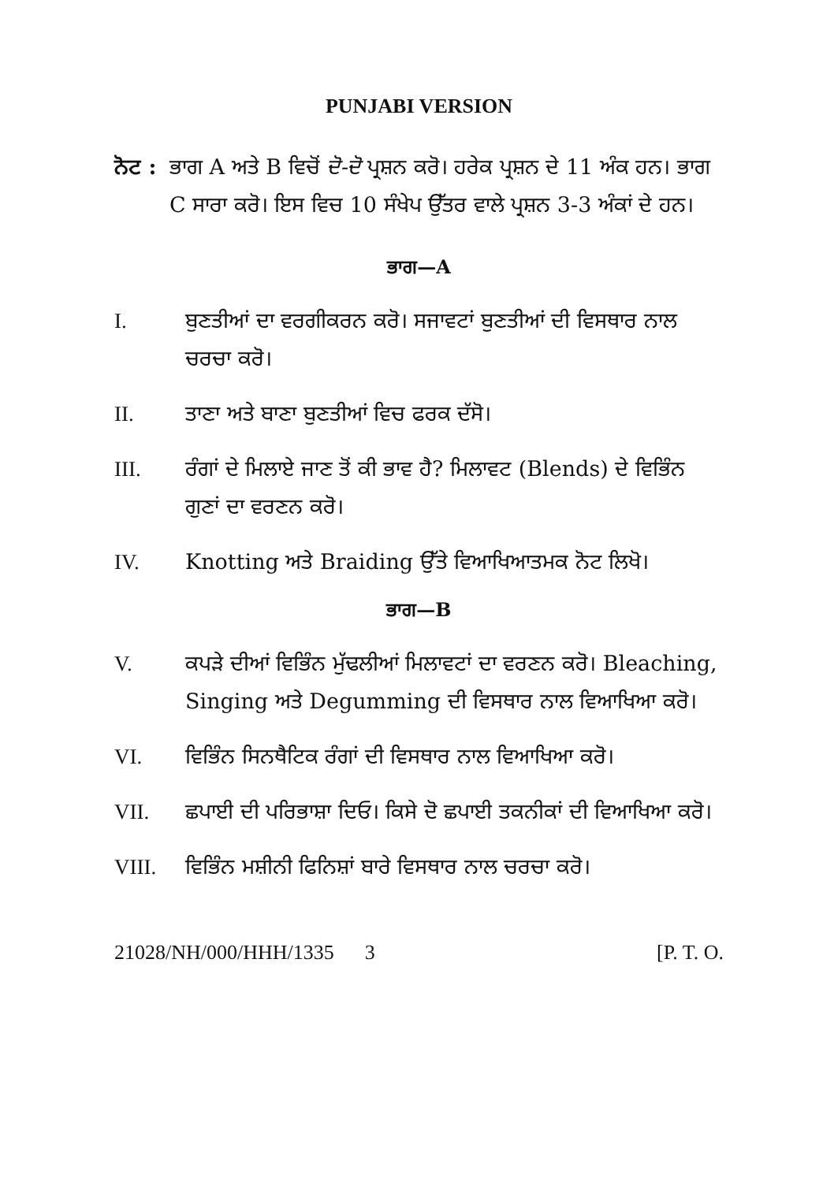PUNJABI VERSION
ਨੋਟ :
ਭਾਗ A ਅਤੇ B ਵਿਚੋਂ ਦੋ-ਦੋ ਪ੍ਰਸ਼ਨ ਕਰੋ। ਹਰੇਕ ਪ੍ਰਸ਼ਨ ਦੇ 11 ਅੰਕ ਹਨ। ਭਾਗ C ਸਾਰਾ ਕਰੋ। ਇਸ ਵਿਚ 10 ਸੰਖੇਪ ਉੱਤਰ ਵਾਲੇ ਪ੍ਰਸ਼ਨ 3-3 ਅੰਕਾਂ ਦੇ ਹਨ।
ਭਾਗ—A
I. ਬੁਣਤੀਆਂ ਦਾ ਵਰਗੀਕਰਨ ਕਰੋ। ਸਜਾਵਟਾਂ ਬੁਣਤੀਆਂ ਦੀ ਵਿਸਥਾਰ ਨਾਲ ਚਰਚਾ ਕਰੋ।
II. ਤਾਣਾ ਅਤੇ ਬਾਣਾ ਬੁਣਤੀਆਂ ਵਿਚ ਫਰਕ ਦੱਸੋ।
III. ਰੰਗਾਂ ਦੇ ਮਿਲਾਏ ਜਾਣ ਤੋਂ ਕੀ ਭਾਵ ਹੈ? ਮਿਲਾਵਟ (Blends) ਦੇ ਵਿਭਿੰਨ ਗੁਣਾਂ ਦਾ ਵਰਣਨ ਕਰੋ।
IV. Knotting ਅਤੇ Braiding ਉੱਤੇ ਵਿਆਖਿਆਤਮਕ ਨੋਟ ਲਿਖੋ।
ਭਾਗ—B
V. ਕਪੜੇ ਦੀਆਂ ਵਿਭਿੰਨ ਮੁੱਢਲੀਆਂ ਮਿਲਾਵਟਾਂ ਦਾ ਵਰਣਨ ਕਰੋ। Bleaching, Singing ਅਤੇ Degumming ਦੀ ਵਿਸਥਾਰ ਨਾਲ ਵਿਆਖਿਆ ਕਰੋ।
VI. ਵਿਭਿੰਨ ਸਿਨਥੈਟਿਕ ਰੰਗਾਂ ਦੀ ਵਿਸਥਾਰ ਨਾਲ ਵਿਆਖਿਆ ਕਰੋ।
VII. ਛਪਾਈ ਦੀ ਪਰਿਭਾਸ਼ਾ ਦਿਓ। ਕਿਸੇ ਦੋ ਛਪਾਈ ਤਕਨੀਕਾਂ ਦੀ ਵਿਆਖਿਆ ਕਰੋ।
VIII. ਵਿਭਿੰਨ ਮਸ਼ੀਨੀ ਫਿਨਿਸ਼ਾਂ ਬਾਰੇ ਵਿਸਥਾਰ ਨਾਲ ਚਰਚਾ ਕਰੋ।
21028/NH/000/HHH/1335 3 [P. T. O.